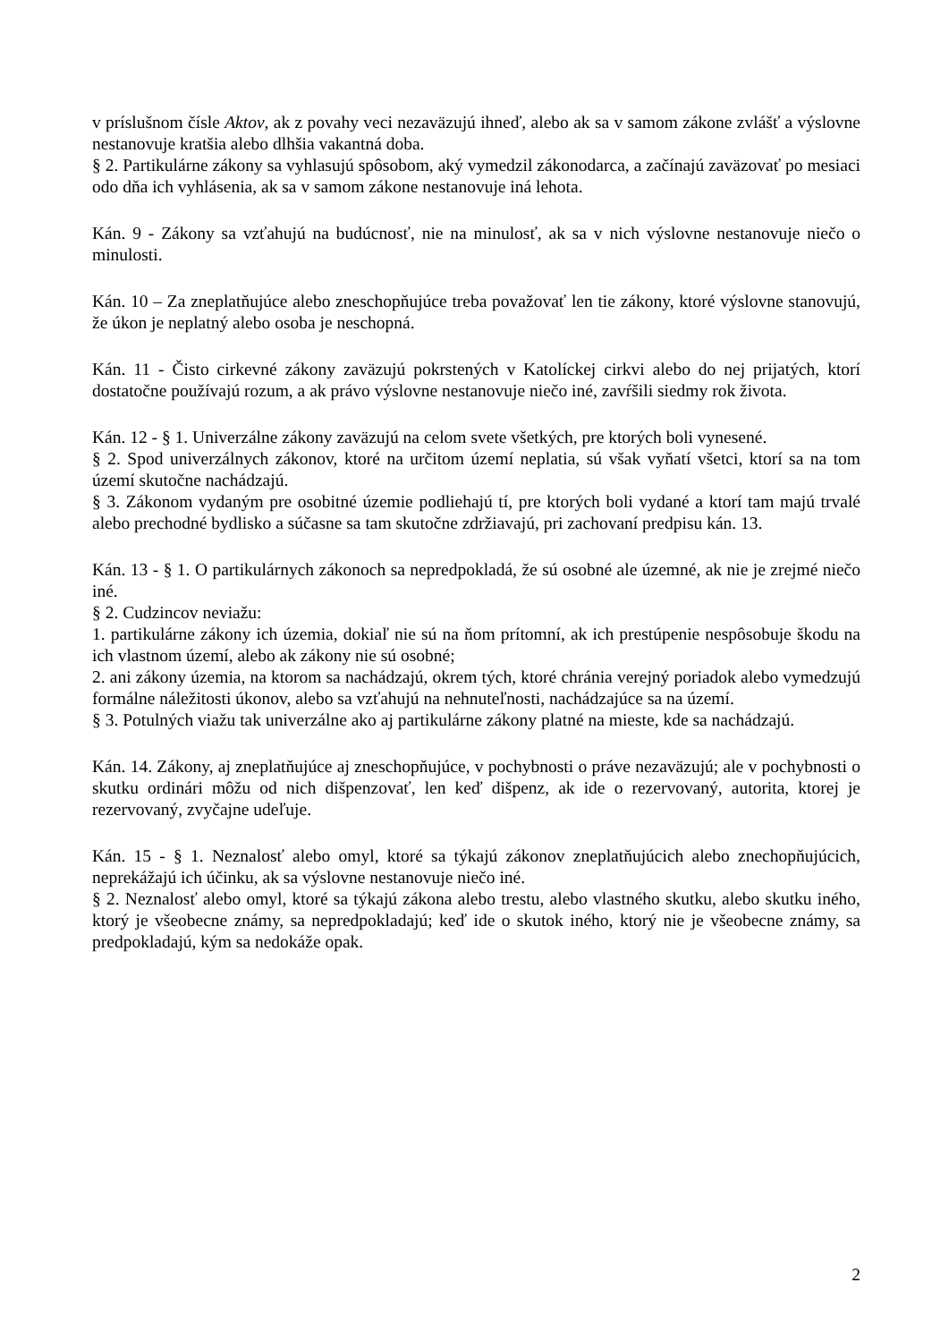v príslušnom čísle Aktov, ak z povahy veci nezaväzujú ihneď, alebo ak sa v samom zákone zvlášť a výslovne nestanovuje kratšia alebo dlhšia vakantná doba.
§ 2. Partikulárne zákony sa vyhlasujú spôsobom, aký vymedzil zákonodarca, a začínajú zaväzovať po mesiaci odo dňa ich vyhlásenia, ak sa v samom zákone nestanovuje iná lehota.
Kán. 9 - Zákony sa vzťahujú na budúcnosť, nie na minulosť, ak sa v nich výslovne nestanovuje niečo o minulosti.
Kán. 10 – Za zneplatňujúce alebo zneschopňujúce treba považovať len tie zákony, ktoré výslovne stanovujú, že úkon je neplatný alebo osoba je neschopná.
Kán. 11 - Čisto cirkevné zákony zaväzujú pokrstených v Katolíckej cirkvi alebo do nej prijatých, ktorí dostatočne používajú rozum, a ak právo výslovne nestanovuje niečo iné, zavŕšili siedmy rok života.
Kán. 12 - § 1. Univerzálne zákony zaväzujú na celom svete všetkých, pre ktorých boli vynesené.
§ 2. Spod univerzálnych zákonov, ktoré na určitom území neplatia, sú však vyňatí všetci, ktorí sa na tom území skutočne nachádzajú.
§ 3. Zákonom vydaným pre osobitné územie podliehajú tí, pre ktorých boli vydané a ktorí tam majú trvalé alebo prechodné bydlisko a súčasne sa tam skutočne zdržiavajú, pri zachovaní predpisu kán. 13.
Kán. 13 - § 1. O partikulárnych zákonoch sa nepredpokladá, že sú osobné ale územné, ak nie je zrejmé niečo iné.
§ 2. Cudzincov neviažu:
1. partikulárne zákony ich územia, dokiaľ nie sú na ňom prítomní, ak ich prestúpenie nespôsobuje škodu na ich vlastnom území, alebo ak zákony nie sú osobné;
2. ani zákony územia, na ktorom sa nachádzajú, okrem tých, ktoré chránia verejný poriadok alebo vymedzujú formálne náležitosti úkonov, alebo sa vzťahujú na nehnuteľnosti, nachádzajúce sa na území.
§ 3. Potulných viažu tak univerzálne ako aj partikulárne zákony platné na mieste, kde sa nachádzajú.
Kán. 14. Zákony, aj zneplatňujúce aj zneschopňujúce, v pochybnosti o práve nezaväzujú; ale v pochybnosti o skutku ordinári môžu od nich dišpenzovať, len keď dišpenz, ak ide o rezervovaný, autorita, ktorej je rezervovaný, zvyčajne udeľuje.
Kán. 15 - § 1. Neznalosť alebo omyl, ktoré sa týkajú zákonov zneplatňujúcich alebo znechopňujúcich, neprekážajú ich účinku, ak sa výslovne nestanovuje niečo iné.
§ 2. Neznalosť alebo omyl, ktoré sa týkajú zákona alebo trestu, alebo vlastného skutku, alebo skutku iného, ktorý je všeobecne známy, sa nepredpokladajú; keď ide o skutok iného, ktorý nie je všeobecne známy, sa predpokladajú, kým sa nedokáže opak.
2